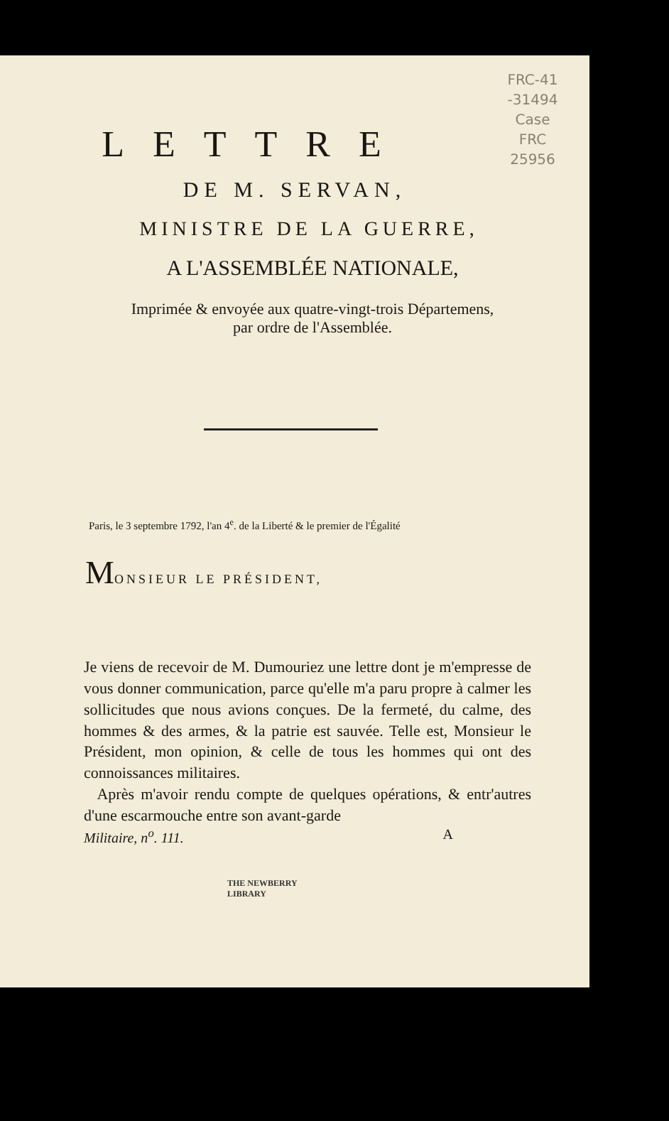FRC-41
-31494
Case
FRC
25956
LETTRE
DE M. SERVAN,
MINISTRE DE LA GUERRE,
A L'ASSEMBLÉE NATIONALE,
Imprimée & envoyée aux quatre-vingt-trois Départemens,
par ordre de l'Assemblée.
Paris, le 3 septembre 1792, l'an 4<sup>e</sup>. de la Liberté & le premier de l'Égalité
MONSIEUR LE PRÉSIDENT,
Je viens de recevoir de M. Dumouriez une lettre dont je m'empresse de vous donner communication, parce qu'elle m'a paru propre à calmer les sollicitudes que nous avions conçues. De la fermeté, du calme, des hommes & des armes, & la patrie est sauvée. Telle est, Monsieur le Président, mon opinion, & celle de tous les hommes qui ont des connoissances militaires.
Après m'avoir rendu compte de quelques opérations, & entr'autres d'une escarmouche entre son avant-garde
Militaire, n<sup>o</sup>. 111. A
THE NEWBERRY
LIBRARY